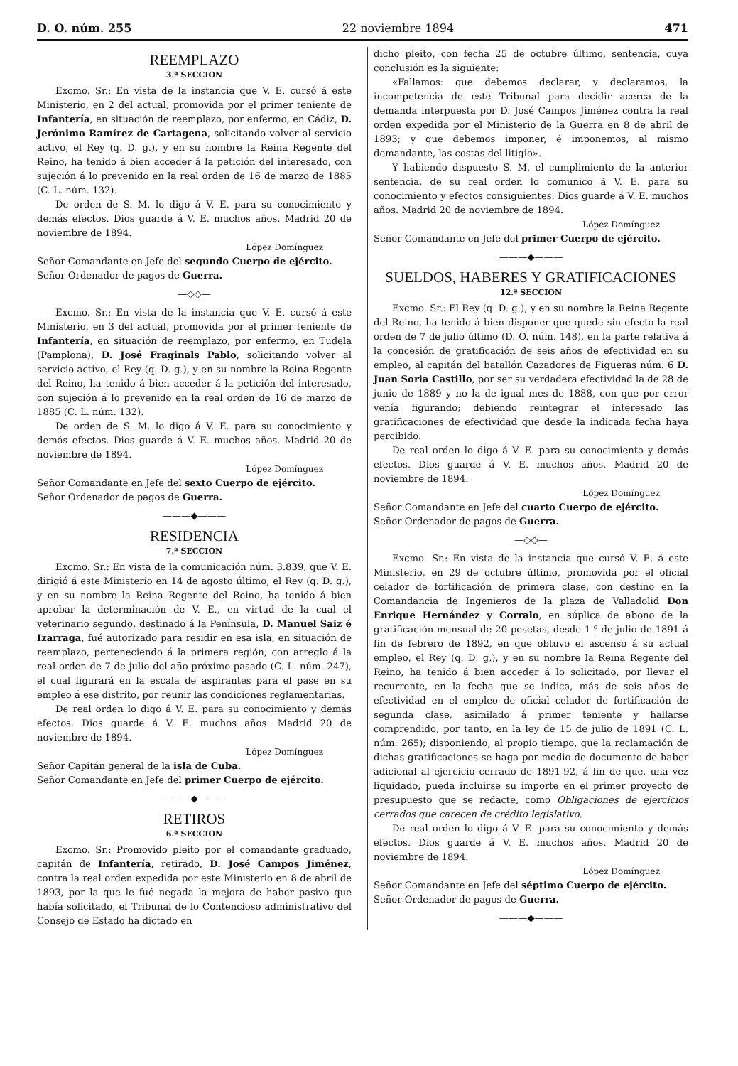D. O. núm. 255 22 noviembre 1894 471
REEMPLAZO
3.ª SECCION
Excmo. Sr.: En vista de la instancia que V. E. cursó á este Ministerio, en 2 del actual, promovida por el primer teniente de Infantería, en situación de reemplazo, por enfermo, en Cádiz, D. Jerónimo Ramírez de Cartagena, solicitando volver al servicio activo, el Rey (q. D. g.), y en su nombre la Reina Regente del Reino, ha tenido á bien acceder á la petición del interesado, con sujeción á lo prevenido en la real orden de 16 de marzo de 1885 (C. L. núm. 132).
De orden de S. M. lo digo á V. E. para su conocimiento y demás efectos. Dios guarde á V. E. muchos años. Madrid 20 de noviembre de 1894.
López Domínguez
Señor Comandante en Jefe del segundo Cuerpo de ejército.
Señor Ordenador de pagos de Guerra.
—◇◇—
Excmo. Sr.: En vista de la instancia que V. E. cursó á este Ministerio, en 3 del actual, promovida por el primer teniente de Infantería, en situación de reemplazo, por enfermo, en Tudela (Pamplona), D. José Fraginals Pablo, solicitando volver al servicio activo, el Rey (q. D. g.), y en su nombre la Reina Regente del Reino, ha tenido á bien acceder á la petición del interesado, con sujeción á lo prevenido en la real orden de 16 de marzo de 1885 (C. L. núm. 132).
De orden de S. M. lo digo á V. E. para su conocimiento y demás efectos. Dios guarde á V. E. muchos años. Madrid 20 de noviembre de 1894.
López Domínguez
Señor Comandante en Jefe del sexto Cuerpo de ejército.
Señor Ordenador de pagos de Guerra.
———◆———
RESIDENCIA
7.ª SECCION
Excmo. Sr.: En vista de la comunicación núm. 3.839, que V. E. dirigió á este Ministerio en 14 de agosto último, el Rey (q. D. g.), y en su nombre la Reina Regente del Reino, ha tenido á bien aprobar la determinación de V. E., en virtud de la cual el veterinario segundo, destinado á la Península, D. Manuel Saiz é Izarraga, fué autorizado para residir en esa isla, en situación de reemplazo, perteneciendo á la primera región, con arreglo á la real orden de 7 de julio del año próximo pasado (C. L. núm. 247), el cual figurará en la escala de aspirantes para el pase en su empleo á ese distrito, por reunir las condiciones reglamentarias.
De real orden lo digo á V. E. para su conocimiento y demás efectos. Dios guarde á V. E. muchos años. Madrid 20 de noviembre de 1894.
López Domínguez
Señor Capitán general de la isla de Cuba.
Señor Comandante en Jefe del primer Cuerpo de ejército.
———◆———
RETIROS
6.ª SECCION
Excmo. Sr.: Promovido pleito por el comandante graduado, capitán de Infantería, retirado, D. José Campos Jiménez, contra la real orden expedida por este Ministerio en 8 de abril de 1893, por la que le fué negada la mejora de haber pasivo que había solicitado, el Tribunal de lo Contencioso administrativo del Consejo de Estado ha dictado en
dicho pleito, con fecha 25 de octubre último, sentencia, cuya conclusión es la siguiente:
«Fallamos: que debemos declarar, y declaramos, la incompetencia de este Tribunal para decidir acerca de la demanda interpuesta por D. José Campos Jiménez contra la real orden expedida por el Ministerio de la Guerra en 8 de abril de 1893; y que debemos imponer, é imponemos, al mismo demandante, las costas del litigio».
Y habiendo dispuesto S. M. el cumplimiento de la anterior sentencia, de su real orden lo comunico á V. E. para su conocimiento y efectos consiguientes. Dios guarde á V. E. muchos años. Madrid 20 de noviembre de 1894.
López Domínguez
Señor Comandante en Jefe del primer Cuerpo de ejército.
———◆———
SUELDOS, HABERES Y GRATIFICACIONES
12.ª SECCION
Excmo. Sr.: El Rey (q. D. g.), y en su nombre la Reina Regente del Reino, ha tenido á bien disponer que quede sin efecto la real orden de 7 de julio último (D. O. núm. 148), en la parte relativa á la concesión de gratificación de seis años de efectividad en su empleo, al capitán del batallón Cazadores de Figueras núm. 6 D. Juan Soria Castillo, por ser su verdadera efectividad la de 28 de junio de 1889 y no la de igual mes de 1888, con que por error venía figurando; debiendo reintegrar el interesado las gratificaciones de efectividad que desde la indicada fecha haya percibido.
De real orden lo digo á V. E. para su conocimiento y demás efectos. Dios guarde á V. E. muchos años. Madrid 20 de noviembre de 1894.
López Domínguez
Señor Comandante en Jefe del cuarto Cuerpo de ejército.
Señor Ordenador de pagos de Guerra.
—◇◇—
Excmo. Sr.: En vista de la instancia que cursó V. E. á este Ministerio, en 29 de octubre último, promovida por el oficial celador de fortificación de primera clase, con destino en la Comandancia de Ingenieros de la plaza de Valladolid Don Enrique Hernández y Corralo, en súplica de abono de la gratificación mensual de 20 pesetas, desde 1.º de julio de 1891 á fin de febrero de 1892, en que obtuvo el ascenso á su actual empleo, el Rey (q. D. g.), y en su nombre la Reina Regente del Reino, ha tenido á bien acceder á lo solicitado, por llevar el recurrente, en la fecha que se indica, más de seis años de efectividad en el empleo de oficial celador de fortificación de segunda clase, asimilado á primer teniente y hallarse comprendido, por tanto, en la ley de 15 de julio de 1891 (C. L. núm. 265); disponiendo, al propio tiempo, que la reclamación de dichas gratificaciones se haga por medio de documento de haber adicional al ejercicio cerrado de 1891-92, á fin de que, una vez liquidado, pueda incluirse su importe en el primer proyecto de presupuesto que se redacte, como Obligaciones de ejercicios cerrados que carecen de crédito legislativo.
De real orden lo digo á V. E. para su conocimiento y demás efectos. Dios guarde á V. E. muchos años. Madrid 20 de noviembre de 1894.
López Domínguez
Señor Comandante en Jefe del séptimo Cuerpo de ejército.
Señor Ordenador de pagos de Guerra.
———◆———